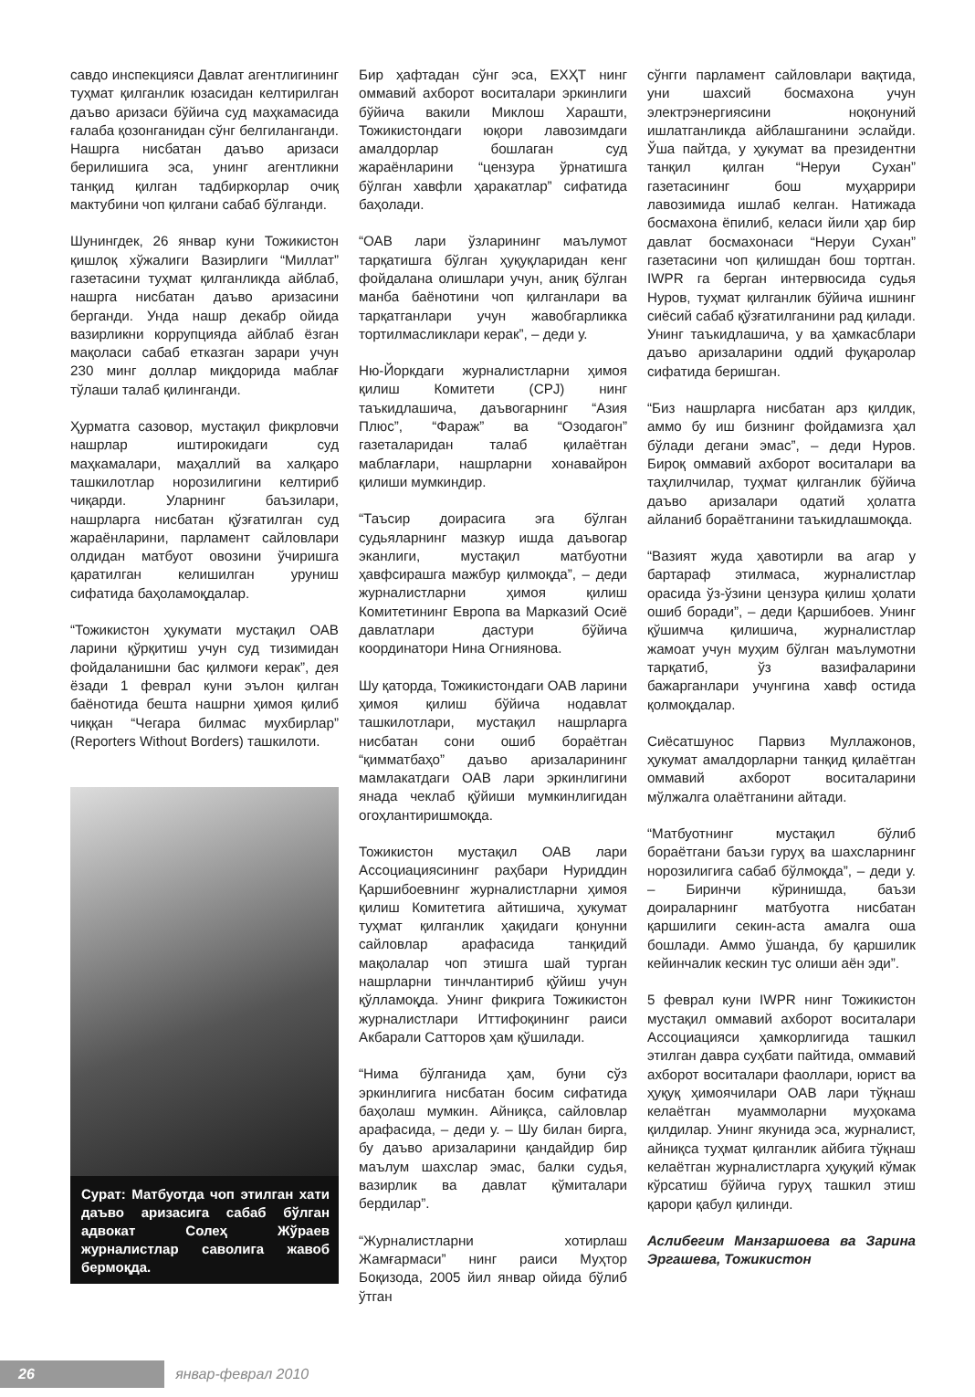савдо инспекцияси Давлат агентлигининг туҳмат қилганлик юзасидан келтирилган даъво аризаси бўйича суд маҳкамасида ғалаба қозонганидан сўнг белгиланганди. Нашрга нисбатан даъво аризаси берилишига эса, унинг агентликни танқид қилган тадбиркорлар очиқ мактубини чоп қилгани сабаб бўлганди.
Шунингдек, 26 январ куни Тожикистон қишлоқ хўжалиги Вазирлиги “Миллат” газетасини туҳмат қилганликда айблаб, нашрга нисбатан даъво аризасини берганди. Унда нашр декабр ойида вазирликни коррупцияда айблаб ёзган мақоласи сабаб етказган зарари учун 230 минг доллар миқдорида маблағ тўлаши талаб қилинганди.
Ҳурматга сазовор, мустақил фикрловчи нашрлар иштирокидаги суд маҳкамалари, маҳаллий ва халқаро ташкилотлар норозилигини келтириб чиқарди. Уларнинг баъзилари, нашрларга нисбатан қўзғатилган суд жараёнларини, парламент сайловлари олдидан матбуот овозини ўчиришга қаратилган келишилган уруниш сифатида баҳоламоқдалар.
“Тожикистон ҳукумати мустақил ОАВ ларини қўрқитиш учун суд тизимидан фойдаланишни бас қилмоғи керак”, дея ёзади 1 феврал куни эълон қилган баёнотида бешта нашрни ҳимоя қилиб чиққан “Чегара билмас мухбирлар” (Reporters Without Borders) ташкилоти.
Сурат: Матбуотда чоп этилган хати даъво аризасига сабаб бўлган адвокат Солеҳ Жўраев журналистлар саволига жавоб бермоқда.
Бир ҳафтадан сўнг эса, ЕХҲТ нинг оммавий ахборот воситалари эркинлиги бўйича вакили Миклош Харашти, Тожикистондаги юқори лавозимдаги амалдорлар бошлаган суд жараёнларини “цензура ўрнатишга бўлган хавфли ҳаракатлар” сифатида баҳолади.
“ОАВ лари ўзларининг маълумот тарқатишга бўлган ҳуқуқларидан кенг фойдалана олишлари учун, аниқ бўлган манба баёнотини чоп қилганлари ва тарқатганлари учун жавобгарликка тортилмасликлари керак”, – деди у.
Ню-Йоркдаги журналистларни ҳимоя қилиш Комитети (CPJ) нинг таъкидлашича, даъвогарнинг “Азия Плюс”, “Фараж” ва “Озодагон” газеталаридан талаб қилаётган маблағлари, нашрларни хонавайрон қилиши мумкиндир.
“Таъсир доирасига эга бўлган судьяларнинг мазкур ишда даъвогар эканлиги, мустақил матбуотни ҳавфсирашга мажбур қилмоқда”, – деди журналистларни ҳимоя қилиш Комитетининг Европа ва Марказий Осиё давлатлари дастури бўйича координатори Нина Огниянова.
Шу қаторда, Тожикистондаги ОАВ ларини ҳимоя қилиш бўйича нодавлат ташкилотлари, мустақил нашрларга нисбатан сони ошиб бораётган “қимматбаҳо” даъво аризаларининг мамлакатдаги ОАВ лари эркинлигини янада чеклаб қўйиши мумкинлигидан огоҳлантиришмоқда.
Тожикистон мустақил ОАВ лари Ассоциациясининг раҳбари Нуриддин Қаршибоевнинг журналистларни ҳимоя қилиш Комитетига айтишича, ҳукумат туҳмат қилганлик ҳақидаги қонунни сайловлар арафасида танқидий мақолалар чоп этишга шай турган нашрларни тинчлантириб қўйиш учун қўлламоқда. Унинг фикрига Тожикистон журналистлари Иттифоқининг раиси Акбарали Сатторов ҳам қўшилади.
“Нима бўлганида ҳам, буни сўз эркинлигига нисбатан босим сифатида баҳолаш мумкин. Айниқса, сайловлар арафасида, – деди у. – Шу билан бирга, бу даъво аризаларини қандайдир бир маълум шахслар эмас, балки судья, вазирлик ва давлат қўмиталари бердилар”.
“Журналистларни хотирлаш Жамғармаси” нинг раиси Муҳтор Боқизода, 2005 йил январ ойида бўлиб ўтган
сўнгги парламент сайловлари вақтида, уни шахсий босмахона учун электрэнергиясини ноқонуний ишлатганликда айблашганини эслайди. Ўша пайтда, у ҳукумат ва президентни танқил қилган “Неруи Сухан” газетасининг бош муҳаррири лавозимида ишлаб келган. Натижада босмахона ёпилиб, келаси йили ҳар бир давлат босмахонаси “Неруи Сухан” газетасини чоп қилишдан бош тортган. IWPR га берган интервюсида судья Нуров, туҳмат қилганлик бўйича ишнинг сиёсий сабаб қўзғатилганини рад қилади. Унинг таъкидлашича, у ва ҳамкасблари даъво аризаларини оддий фуқаролар сифатида беришган.
“Биз нашрларга нисбатан арз қилдик, аммо бу иш бизнинг фойдамизга ҳал бўлади дегани эмас”, – деди Нуров. Бироқ оммавий ахборот воситалари ва таҳлилчилар, туҳмат қилганлик бўйича даъво аризалари одатий ҳолатга айланиб бораётганини таъкидлашмоқда.
“Вазият жуда ҳавотирли ва агар у бартараф этилмаса, журналистлар орасида ўз-ўзини цензура қилиш ҳолати ошиб боради”, – деди Қаршибоев. Унинг қўшимча қилишича, журналистлар жамоат учун муҳим бўлган маълумотни тарқатиб, ўз вазифаларини бажарганлари учунгина хавф остида қолмоқдалар.
Сиёсатшунос Парвиз Муллажонов, ҳукумат амалдорларни танқид қилаётган оммавий ахборот воситаларини мўлжалга олаётганини айтади.
“Матбуотнинг мустақил бўлиб бораётгани баъзи гуруҳ ва шахсларнинг норозилигига сабаб бўлмоқда”, – деди у. – Биринчи кўринишда, баъзи доираларнинг матбуотга нисбатан қаршилиги секин-аста амалга оша бошлади. Аммо ўшанда, бу қаршилик кейинчалик кескин тус олиши аён эди”.
5 феврал куни IWPR нинг Тожикистон мустақил оммавий ахборот воситалари Ассоциацияси ҳамкорлигида ташкил этилган давра суҳбати пайтида, оммавий ахборот воситалари фаоллари, юрист ва ҳуқуқ ҳимоячилари ОАВ лари тўқнаш келаётган муаммоларни муҳокама қилдилар. Унинг якунида эса, журналист, айниқса туҳмат қилганлик айбига тўқнаш келаётган журналистларга ҳуқуқий кўмак кўрсатиш бўйича гуруҳ ташкил этиш қарори қабул қилинди.
Аслибегим Манзаршоева ва Зарина Эргашева, Тожикистон
26 январ-феврал 2010